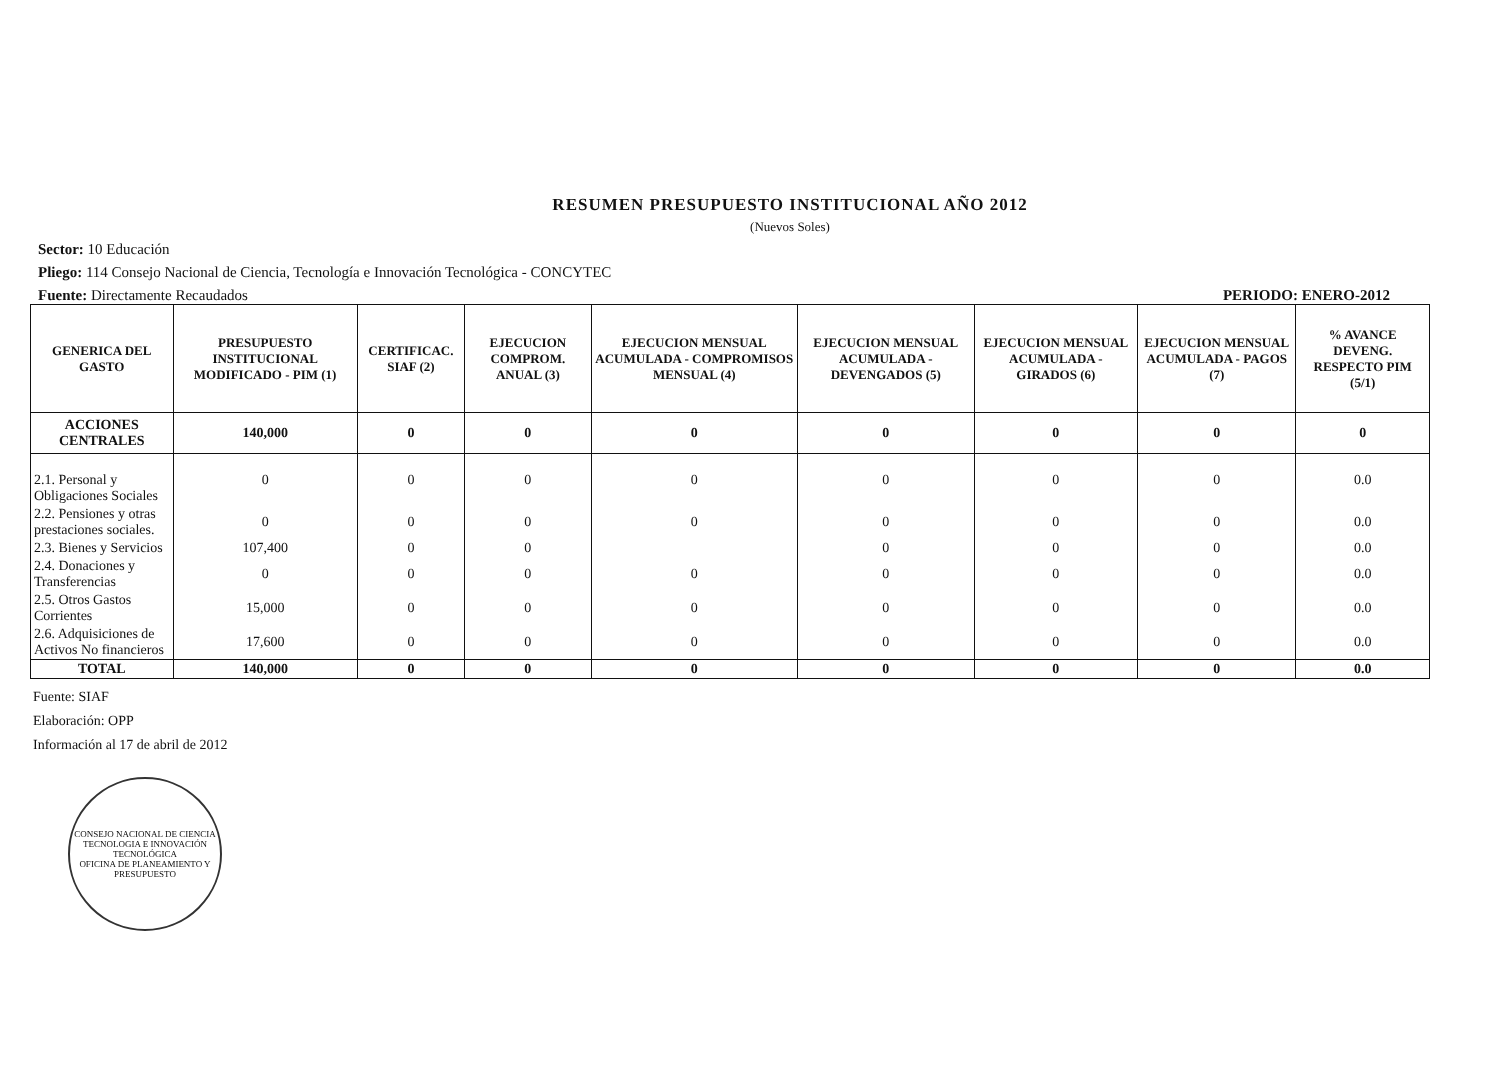RESUMEN PRESUPUESTO INSTITUCIONAL AÑO 2012
(Nuevos Soles)
Sector: 10 Educación
Pliego: 114 Consejo Nacional de Ciencia, Tecnología e Innovación Tecnológica - CONCYTEC
Fuente: Directamente Recaudados PERIODO: ENERO-2012
| GENERICA DEL GASTO | PRESUPUESTO INSTITUCIONAL MODIFICADO - PIM (1) | CERTIFICAC. SIAF (2) | EJECUCION COMPROM. ANUAL (3) | EJECUCION MENSUAL ACUMULADA - COMPROMISOS MENSUAL (4) | EJECUCION MENSUAL ACUMULADA - DEVENGADOS (5) | EJECUCION MENSUAL ACUMULADA - GIRADOS (6) | EJECUCION MENSUAL ACUMULADA - PAGOS (7) | % AVANCE DEVENG. RESPECTO PIM (5/1) |
| --- | --- | --- | --- | --- | --- | --- | --- | --- |
| ACCIONES CENTRALES | 140,000 | 0 | 0 | 0 | 0 | 0 | 0 | 0 |
| 2.1. Personal y Obligaciones Sociales | 0 | 0 | 0 | 0 | 0 | 0 | 0 | 0.0 |
| 2.2. Pensiones y otras prestaciones sociales. | 0 | 0 | 0 | 0 | 0 | 0 | 0 | 0.0 |
| 2.3. Bienes y Servicios | 107,400 | 0 | 0 | | 0 | 0 | 0 | 0.0 |
| 2.4. Donaciones y Transferencias | 0 | 0 | 0 | 0 | 0 | 0 | 0 | 0.0 |
| 2.5. Otros Gastos Corrientes | 15,000 | 0 | 0 | 0 | 0 | 0 | 0 | 0.0 |
| 2.6. Adquisiciones de Activos No financieros | 17,600 | 0 | 0 | 0 | 0 | 0 | 0 | 0.0 |
| TOTAL | 140,000 | 0 | 0 | 0 | 0 | 0 | 0 | 0.0 |
Fuente: SIAF
Elaboración: OPP
Información al 17 de abril de 2012
CONSEJO NACIONAL DE CIENCIA TECNOLOGIA E INNOVACIÓN TECNOLÓGICA
OFICINA DE PLANEAMIENTO Y PRESUPUESTO